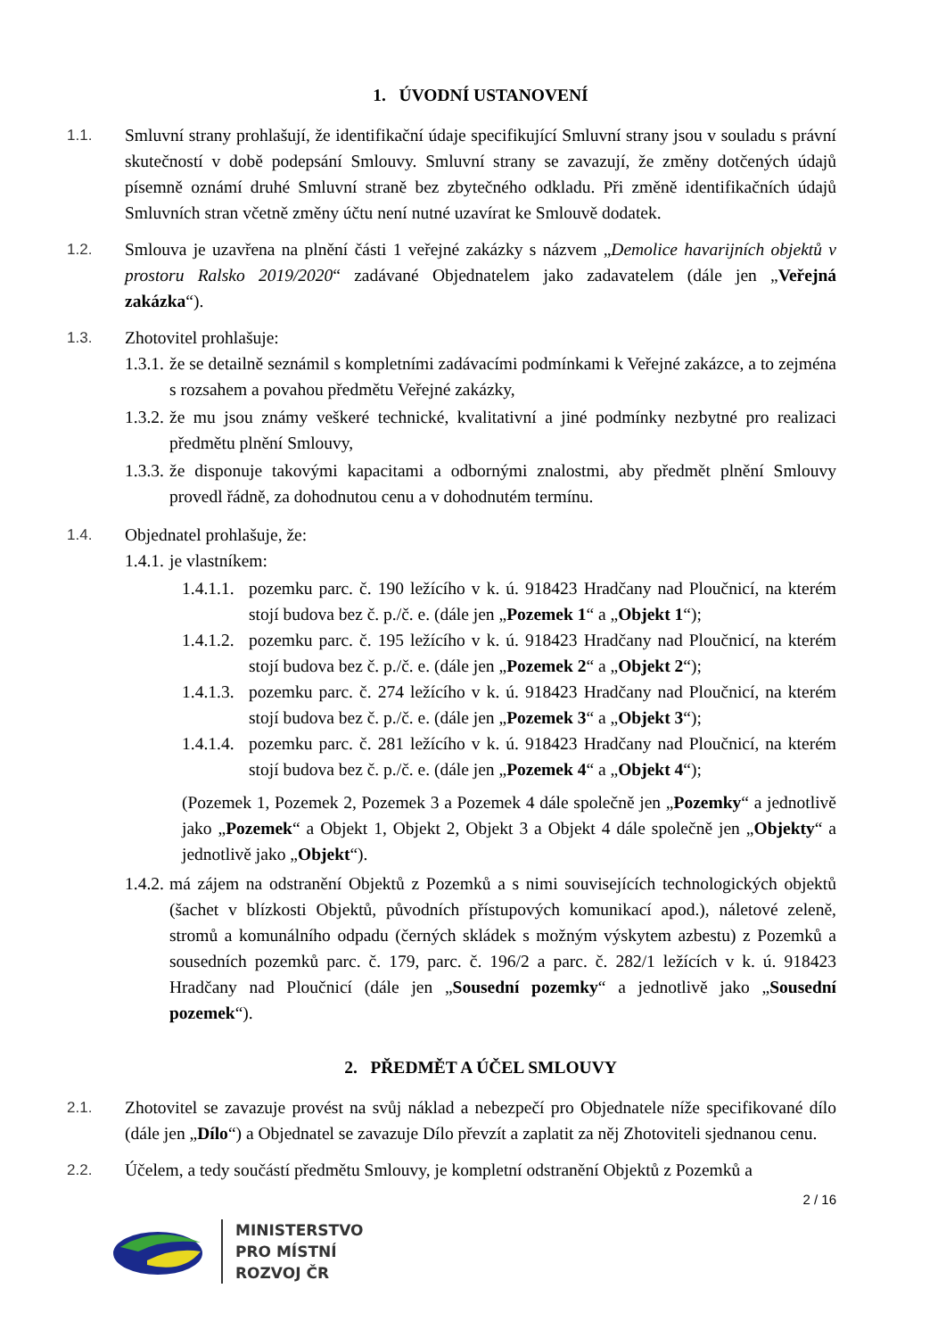1. ÚVODNÍ USTANOVENÍ
1.1. Smluvní strany prohlašují, že identifikační údaje specifikující Smluvní strany jsou v souladu s právní skutečností v době podepsání Smlouvy. Smluvní strany se zavazují, že změny dotčených údajů písemně oznámí druhé Smluvní straně bez zbytečného odkladu. Při změně identifikačních údajů Smluvních stran včetně změny účtu není nutné uzavírat ke Smlouvě dodatek.
1.2. Smlouva je uzavřena na plnění části 1 veřejné zakázky s názvem „Demolice havarijních objektů v prostoru Ralsko 2019/2020“ zadávané Objednatelem jako zadavatelem (dále jen „Veřejná zakázka“).
1.3. Zhotovitel prohlašuje:
1.3.1. že se detailně seznámil s kompletními zadávacími podmínkami k Veřejné zakázce, a to zejména s rozsahem a povahou předmětu Veřejné zakázky,
1.3.2. že mu jsou známy veškeré technické, kvalitativní a jiné podmínky nezbytné pro realizaci předmětu plnění Smlouvy,
1.3.3. že disponuje takovými kapacitami a odbornými znalostmi, aby předmět plnění Smlouvy provedl řádně, za dohodnutou cenu a v dohodnutém termínu.
1.4. Objednatel prohlašuje, že:
1.4.1. je vlastníkem:
1.4.1.1. pozemku parc. č. 190 ležícího v k. ú. 918423 Hradčany nad Ploučnicí, na kterém stojí budova bez č. p./č. e. (dále jen „Pozemek 1“ a „Objekt 1“);
1.4.1.2. pozemku parc. č. 195 ležícího v k. ú. 918423 Hradčany nad Ploučnicí, na kterém stojí budova bez č. p./č. e. (dále jen „Pozemek 2“ a „Objekt 2“);
1.4.1.3. pozemku parc. č. 274 ležícího v k. ú. 918423 Hradčany nad Ploučnicí, na kterém stojí budova bez č. p./č. e. (dále jen „Pozemek 3“ a „Objekt 3“);
1.4.1.4. pozemku parc. č. 281 ležícího v k. ú. 918423 Hradčany nad Ploučnicí, na kterém stojí budova bez č. p./č. e. (dále jen „Pozemek 4“ a „Objekt 4“);
(Pozemek 1, Pozemek 2, Pozemek 3 a Pozemek 4 dále společně jen „Pozemky“ a jednotlivě jako „Pozemek“ a Objekt 1, Objekt 2, Objekt 3 a Objekt 4 dále společně jen „Objekty“ a jednotlivě jako „Objekt“).
1.4.2. má zájem na odstranění Objektů z Pozemků a s nimi souvisejících technologických objektů (šachet v blízkosti Objektů, původních přístupových komunikací apod.), náletové zeleně, stromů a komunálního odpadu (černých skládek s možným výskytem azbestu) z Pozemků a sousedních pozemků parc. č. 179, parc. č. 196/2 a parc. č. 282/1 ležících v k. ú. 918423 Hradčany nad Ploučnicí (dále jen „Sousední pozemky“ a jednotlivě jako „Sousední pozemek“).
2. PŘEDMĚT A ÚČEL SMLOUVY
2.1. Zhotovitel se zavazuje provést na svůj náklad a nebezpečí pro Objednatele níže specifikované dílo (dále jen „Dílo“) a Objednatel se zavazuje Dílo převzít a zaplatit za něj Zhotoviteli sjednanou cenu.
2.2. Účelem, a tedy součástí předmětu Smlouvy, je kompletní odstranění Objektů z Pozemků a
2 / 16
MINISTERSTVO
PRO MÍSTNÍ
ROZVOJ ČR